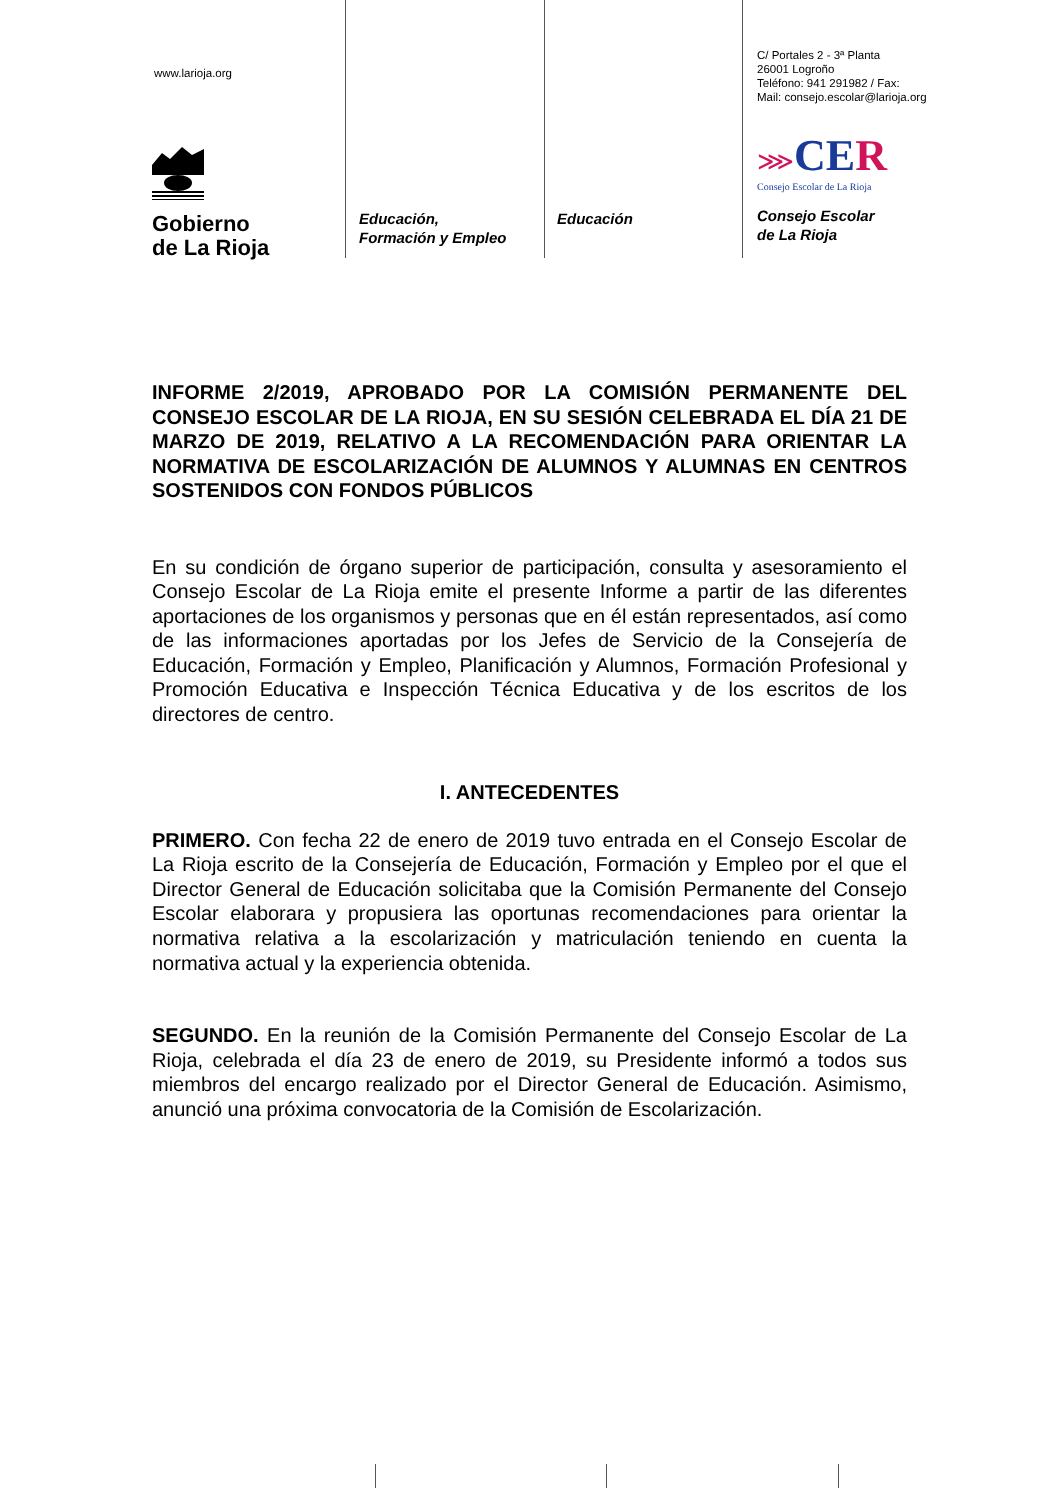www.larioja.org
Gobierno
de La Rioja
Educación,
Formación y Empleo
Educación
C/ Portales 2 - 3ª Planta
26001 Logroño
Teléfono: 941 291982 / Fax:
Mail: consejo.escolar@larioja.org
⋙CE R
Consejo Escolar de La Rioja
Consejo Escolar
de La Rioja
INFORME 2/2019, APROBADO POR LA COMISIÓN PERMANENTE DEL CONSEJO ESCOLAR DE LA RIOJA, EN SU SESIÓN CELEBRADA EL DÍA 21 DE MARZO DE 2019, RELATIVO A LA RECOMENDACIÓN PARA ORIENTAR LA NORMATIVA DE ESCOLARIZACIÓN DE ALUMNOS Y ALUMNAS EN CENTROS SOSTENIDOS CON FONDOS PÚBLICOS
En su condición de órgano superior de participación, consulta y asesoramiento el Consejo Escolar de La Rioja emite el presente Informe a partir de las diferentes aportaciones de los organismos y personas que en él están representados, así como de las informaciones aportadas por los Jefes de Servicio de la Consejería de Educación, Formación y Empleo, Planificación y Alumnos, Formación Profesional y Promoción Educativa e Inspección Técnica Educativa y de los escritos de los directores de centro.
I. ANTECEDENTES
PRIMERO. Con fecha 22 de enero de 2019 tuvo entrada en el Consejo Escolar de La Rioja escrito de la Consejería de Educación, Formación y Empleo por el que el Director General de Educación solicitaba que la Comisión Permanente del Consejo Escolar elaborara y propusiera las oportunas recomendaciones para orientar la normativa relativa a la escolarización y matriculación teniendo en cuenta la normativa actual y la experiencia obtenida.
SEGUNDO. En la reunión de la Comisión Permanente del Consejo Escolar de La Rioja, celebrada el día 23 de enero de 2019, su Presidente informó a todos sus miembros del encargo realizado por el Director General de Educación. Asimismo, anunció una próxima convocatoria de la Comisión de Escolarización.